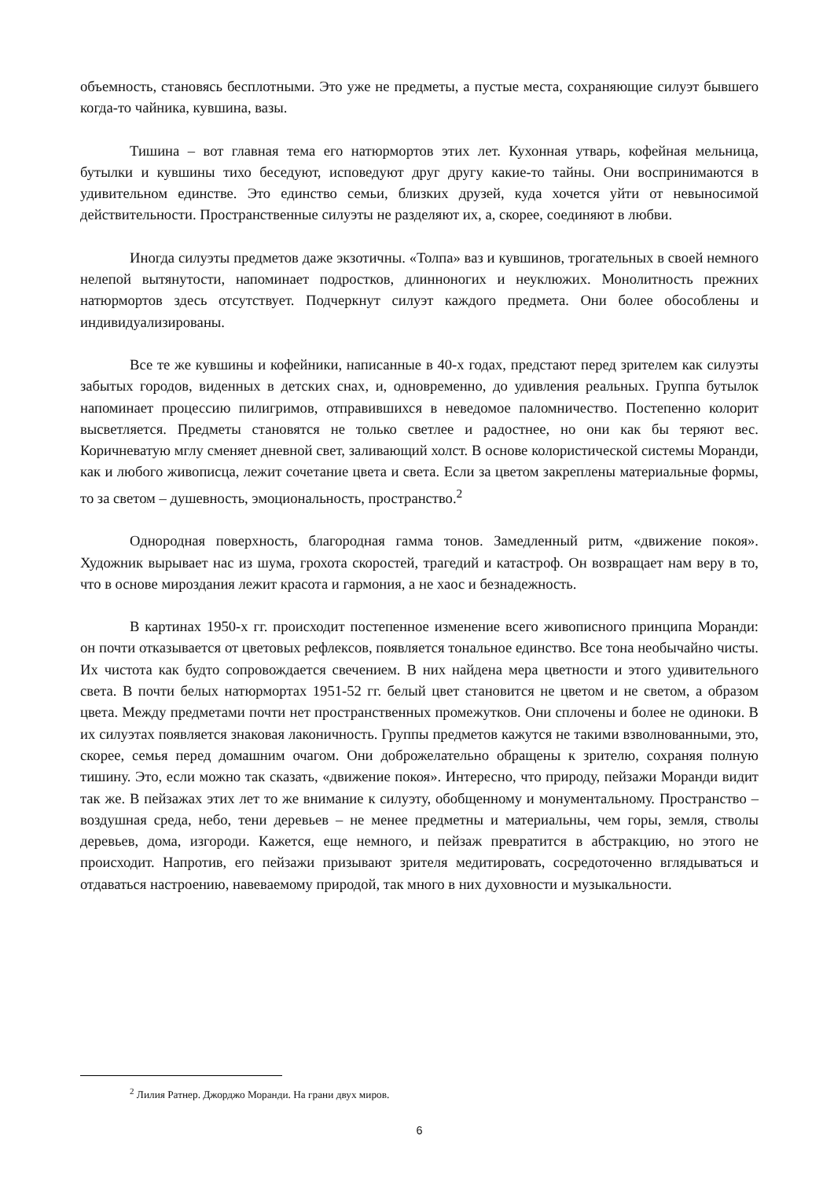объемность, становясь бесплотными. Это уже не предметы, а пустые места, сохраняющие силуэт бывшего когда-то чайника, кувшина, вазы.
Тишина – вот главная тема его натюрмортов этих лет. Кухонная утварь, кофейная мельница, бутылки и кувшины тихо беседуют, исповедуют друг другу какие-то тайны. Они воспринимаются в удивительном единстве. Это единство семьи, близких друзей, куда хочется уйти от невыносимой действительности. Пространственные силуэты не разделяют их, а, скорее, соединяют в любви.
Иногда силуэты предметов даже экзотичны. «Толпа» ваз и кувшинов, трогательных в своей немного нелепой вытянутости, напоминает подростков, длинноногих и неуклюжих. Монолитность прежних натюрмортов здесь отсутствует. Подчеркнут силуэт каждого предмета. Они более обособлены и индивидуализированы.
Все те же кувшины и кофейники, написанные в 40-х годах, предстают перед зрителем как силуэты забытых городов, виденных в детских снах, и, одновременно, до удивления реальных. Группа бутылок напоминает процессию пилигримов, отправившихся в неведомое паломничество. Постепенно колорит высветляется. Предметы становятся не только светлее и радостнее, но они как бы теряют вес. Коричневатую мглу сменяет дневной свет, заливающий холст. В основе колористической системы Моранди, как и любого живописца, лежит сочетание цвета и света. Если за цветом закреплены материальные формы, то за светом – душевность, эмоциональность, пространство.<sup>2</sup>
Однородная поверхность, благородная гамма тонов. Замедленный ритм, «движение покоя». Художник вырывает нас из шума, грохота скоростей, трагедий и катастроф. Он возвращает нам веру в то, что в основе мироздания лежит красота и гармония, а не хаос и безнадежность.
В картинах 1950-х гг. происходит постепенное изменение всего живописного принципа Моранди: он почти отказывается от цветовых рефлексов, появляется тональное единство. Все тона необычайно чисты. Их чистота как будто сопровождается свечением. В них найдена мера цветности и этого удивительного света. В почти белых натюрмортах 1951-52 гг. белый цвет становится не цветом и не светом, а образом цвета. Между предметами почти нет пространственных промежутков. Они сплочены и более не одиноки. В их силуэтах появляется знаковая лаконичность. Группы предметов кажутся не такими взволнованными, это, скорее, семья перед домашним очагом. Они доброжелательно обращены к зрителю, сохраняя полную тишину. Это, если можно так сказать, «движение покоя». Интересно, что природу, пейзажи Моранди видит так же. В пейзажах этих лет то же внимание к силуэту, обобщенному и монументальному. Пространство – воздушная среда, небо, тени деревьев – не менее предметны и материальны, чем горы, земля, стволы деревьев, дома, изгороди. Кажется, еще немного, и пейзаж превратится в абстракцию, но этого не происходит. Напротив, его пейзажи призывают зрителя медитировать, сосредоточенно вглядываться и отдаваться настроению, навеваемому природой, так много в них духовности и музыкальности.
<sup>2</sup> Лилия Ратнер. Джорджо Моранди. На грани двух миров.
6